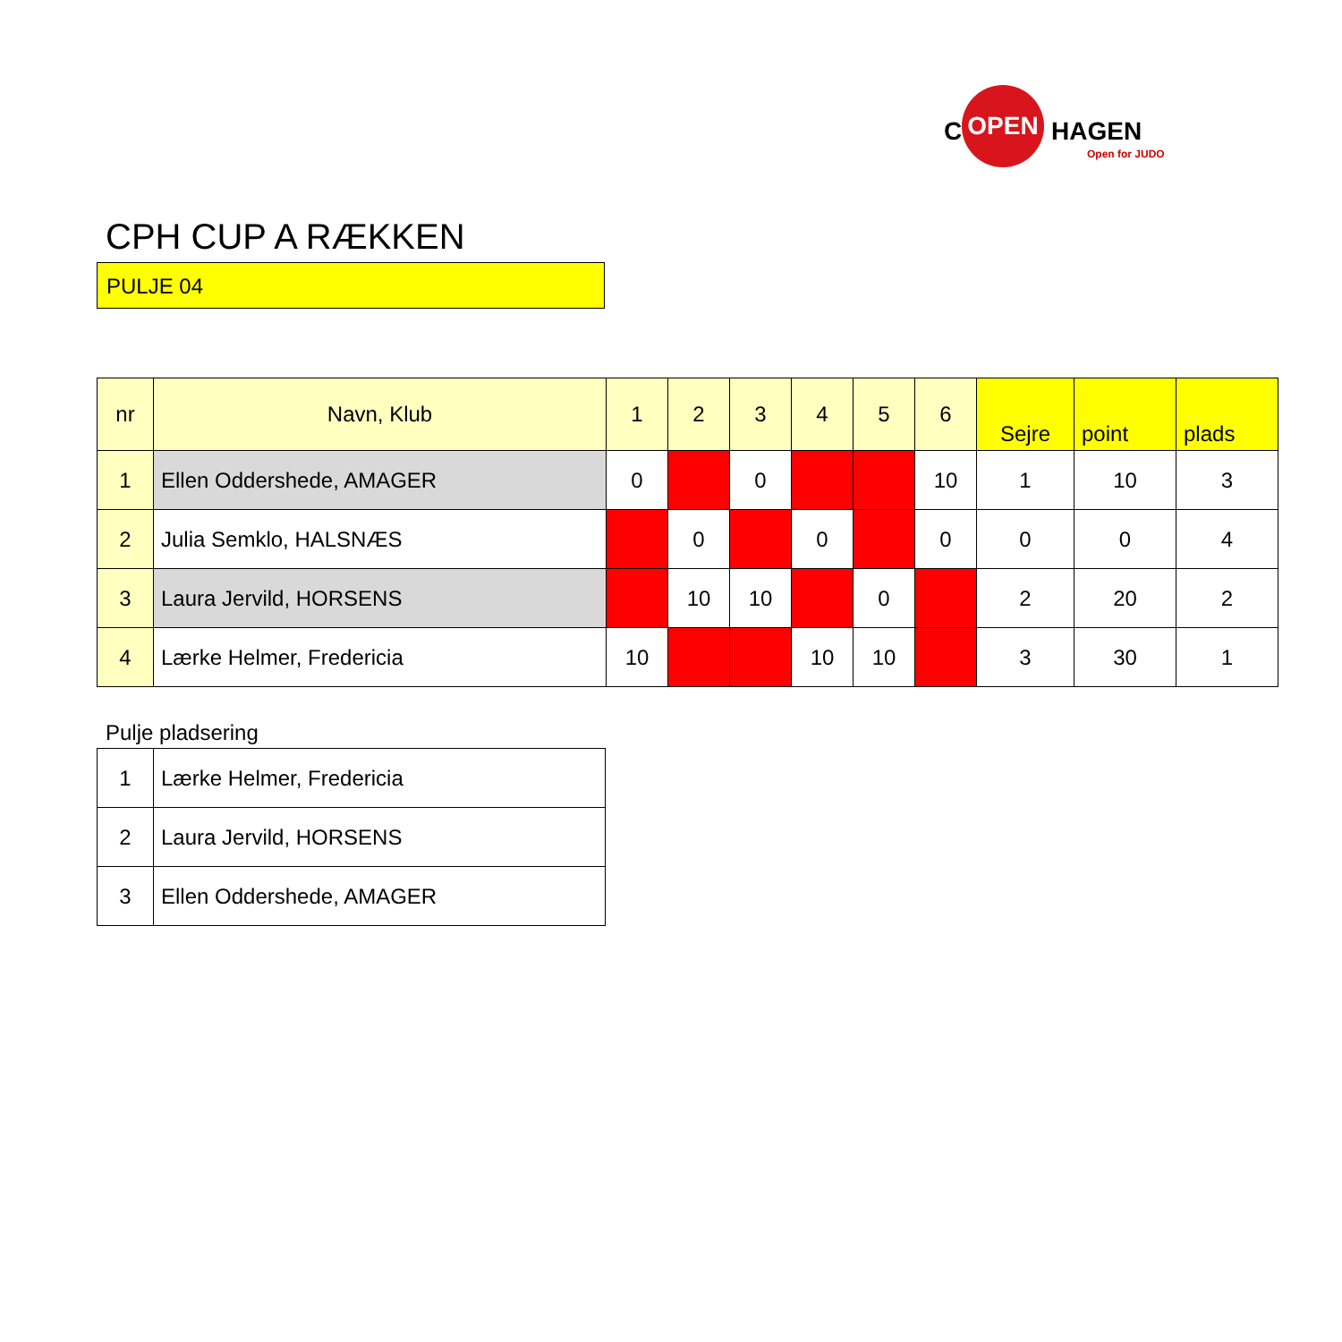C
OPEN
HAGEN
Open for JUDO
CPH CUP A RÆKKEN
PULJE 04
| nr | Navn, Klub | 1 | 2 | 3 | 4 | 5 | 6 | Sejre | point | plads |
| --- | --- | --- | --- | --- | --- | --- | --- | --- | --- | --- |
| 1 | Ellen Oddershede, AMAGER | 0 | | 0 | | | 10 | 1 | 10 | 3 |
| 2 | Julia Semklo, HALSNÆS | | 0 | | 0 | | 0 | 0 | 0 | 4 |
| 3 | Laura Jervild, HORSENS | | 10 | 10 | | 0 | | 2 | 20 | 2 |
| 4 | Lærke Helmer, Fredericia | 10 | | | 10 | 10 | | 3 | 30 | 1 |
Pulje pladsering
| 1 | Lærke Helmer, Fredericia |
| 2 | Laura Jervild, HORSENS |
| 3 | Ellen Oddershede, AMAGER |